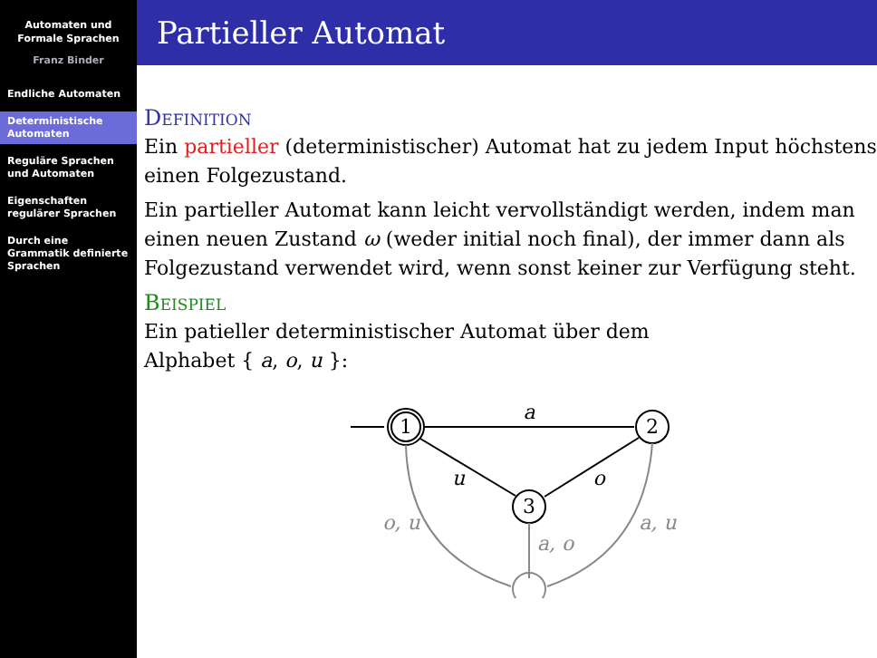Automaten und
Formale Sprachen
Franz Binder
Endliche Automaten
Deterministische Automaten
Reguläre Sprachen und Automaten
Eigenschaften regulärer Sprachen
Durch eine Grammatik definierte Sprachen
Partieller Automat
Definition
Ein partieller (deterministischer) Automat hat zu jedem Input höchstens einen Folgezustand.
Ein partieller Automat kann leicht vervollständigt werden, indem man einen neuen Zustand ω (weder initial noch final), der immer dann als Folgezustand verwendet wird, wenn sonst keiner zur Verfügung steht.
Beispiel
Ein patieller deterministischer Automat über dem
Alphabet { a, o, u }:
1
2
3
a
u
o
o, u
a, u
a, o